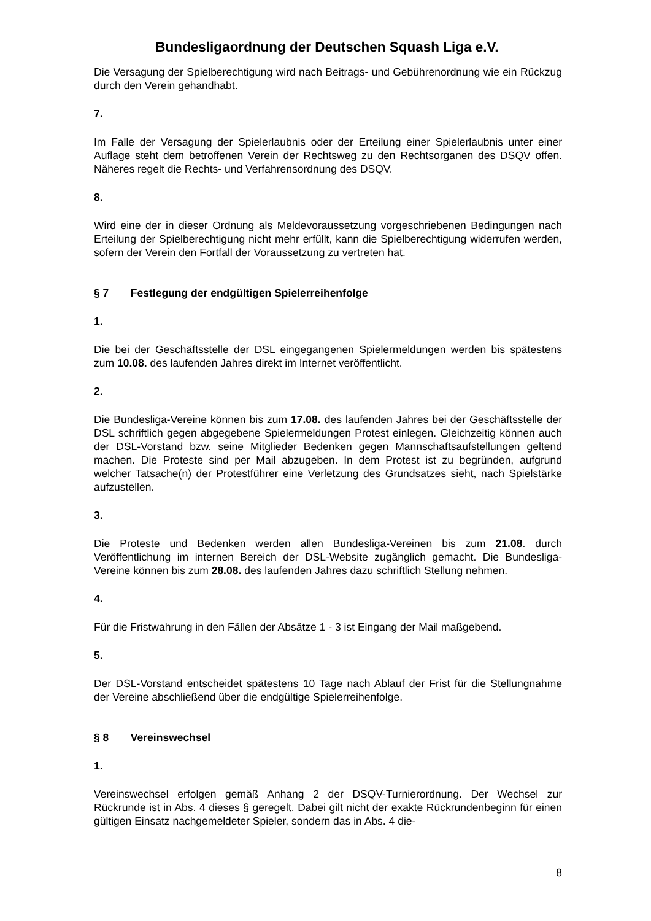Bundesligaordnung der Deutschen Squash Liga e.V.
Die Versagung der Spielberechtigung wird nach Beitrags- und Gebührenordnung wie ein Rückzug durch den Verein gehandhabt.
7.
Im Falle der Versagung der Spielerlaubnis oder der Erteilung einer Spielerlaubnis unter einer Auflage steht dem betroffenen Verein der Rechtsweg zu den Rechtsorganen des DSQV offen. Näheres regelt die Rechts- und Verfahrensordnung des DSQV.
8.
Wird eine der in dieser Ordnung als Meldevoraussetzung vorgeschriebenen Bedingungen nach Erteilung der Spielberechtigung nicht mehr erfüllt, kann die Spielberechtigung widerrufen werden, sofern der Verein den Fortfall der Voraussetzung zu vertreten hat.
§ 7 Festlegung der endgültigen Spielerreihenfolge
1.
Die bei der Geschäftsstelle der DSL eingegangenen Spielermeldungen werden bis spätestens zum 10.08. des laufenden Jahres direkt im Internet veröffentlicht.
2.
Die Bundesliga-Vereine können bis zum 17.08. des laufenden Jahres bei der Geschäftsstelle der DSL schriftlich gegen abgegebene Spielermeldungen Protest einlegen. Gleichzeitig können auch der DSL-Vorstand bzw. seine Mitglieder Bedenken gegen Mannschaftsaufstellungen geltend machen. Die Proteste sind per Mail abzugeben. In dem Protest ist zu begründen, aufgrund welcher Tatsache(n) der Protestführer eine Verletzung des Grundsatzes sieht, nach Spielstärke aufzustellen.
3.
Die Proteste und Bedenken werden allen Bundesliga-Vereinen bis zum 21.08. durch Veröffentlichung im internen Bereich der DSL-Website zugänglich gemacht. Die Bundesliga-Vereine können bis zum 28.08. des laufenden Jahres dazu schriftlich Stellung nehmen.
4.
Für die Fristwahrung in den Fällen der Absätze 1 - 3 ist Eingang der Mail maßgebend.
5.
Der DSL-Vorstand entscheidet spätestens 10 Tage nach Ablauf der Frist für die Stellungnahme der Vereine abschließend über die endgültige Spielerreihenfolge.
§ 8 Vereinswechsel
1.
Vereinswechsel erfolgen gemäß Anhang 2 der DSQV-Turnierordnung. Der Wechsel zur Rückrunde ist in Abs. 4 dieses § geregelt. Dabei gilt nicht der exakte Rückrundenbeginn für einen gültigen Einsatz nachgemeldeter Spieler, sondern das in Abs. 4 die-
8